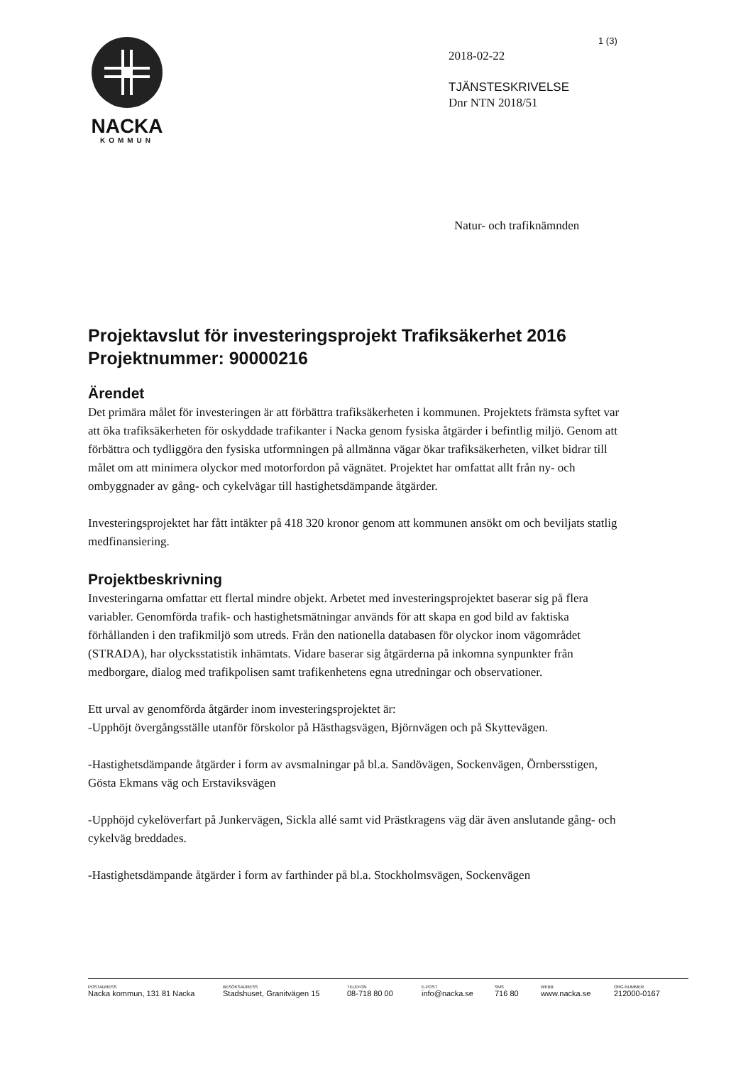1 (3)
NACKA
KOMMUN
2018-02-22
TJÄNSTESKRIVELSE
Dnr NTN 2018/51
Natur- och trafiknämnden
Projektavslut för investeringsprojekt Trafiksäkerhet 2016 Projektnummer: 90000216
Ärendet
Det primära målet för investeringen är att förbättra trafiksäkerheten i kommunen. Projektets främsta syftet var att öka trafiksäkerheten för oskyddade trafikanter i Nacka genom fysiska åtgärder i befintlig miljö. Genom att förbättra och tydliggöra den fysiska utformningen på allmänna vägar ökar trafiksäkerheten, vilket bidrar till målet om att minimera olyckor med motorfordon på vägnätet. Projektet har omfattat allt från ny- och ombyggnader av gång- och cykelvägar till hastighetsdämpande åtgärder.
Investeringsprojektet har fått intäkter på 418 320 kronor genom att kommunen ansökt om och beviljats statlig medfinansiering.
Projektbeskrivning
Investeringarna omfattar ett flertal mindre objekt. Arbetet med investeringsprojektet baserar sig på flera variabler. Genomförda trafik- och hastighetsmätningar används för att skapa en god bild av faktiska förhållanden i den trafikmiljö som utreds. Från den nationella databasen för olyckor inom vägområdet (STRADA), har olycksstatistik inhämtats. Vidare baserar sig åtgärderna på inkomna synpunkter från medborgare, dialog med trafikpolisen samt trafikenhetens egna utredningar och observationer.
Ett urval av genomförda åtgärder inom investeringsprojektet är:
-Upphöjt övergångsställe utanför förskolor på Hästhagsvägen, Björnvägen och på Skyttevägen.
-Hastighetsdämpande åtgärder i form av avsmalningar på bl.a. Sandövägen, Sockenvägen, Örnbersstigen, Gösta Ekmans väg och Erstaviksvägen
-Upphöjd cykelöverfart på Junkervägen, Sickla allé samt vid Prästkragens väg där även anslutande gång- och cykelväg breddades.
-Hastighetsdämpande åtgärder i form av farthinder på bl.a. Stockholmsvägen, Sockenvägen
POSTADRESS
Nacka kommun, 131 81 Nacka
BESÖKSADRESS
Stadshuset, Granitvägen 15
TELEFON
08-718 80 00
E-POST
info@nacka.se
SMS
716 80
WEBB
www.nacka.se
ORG.NUMMER
212000-0167